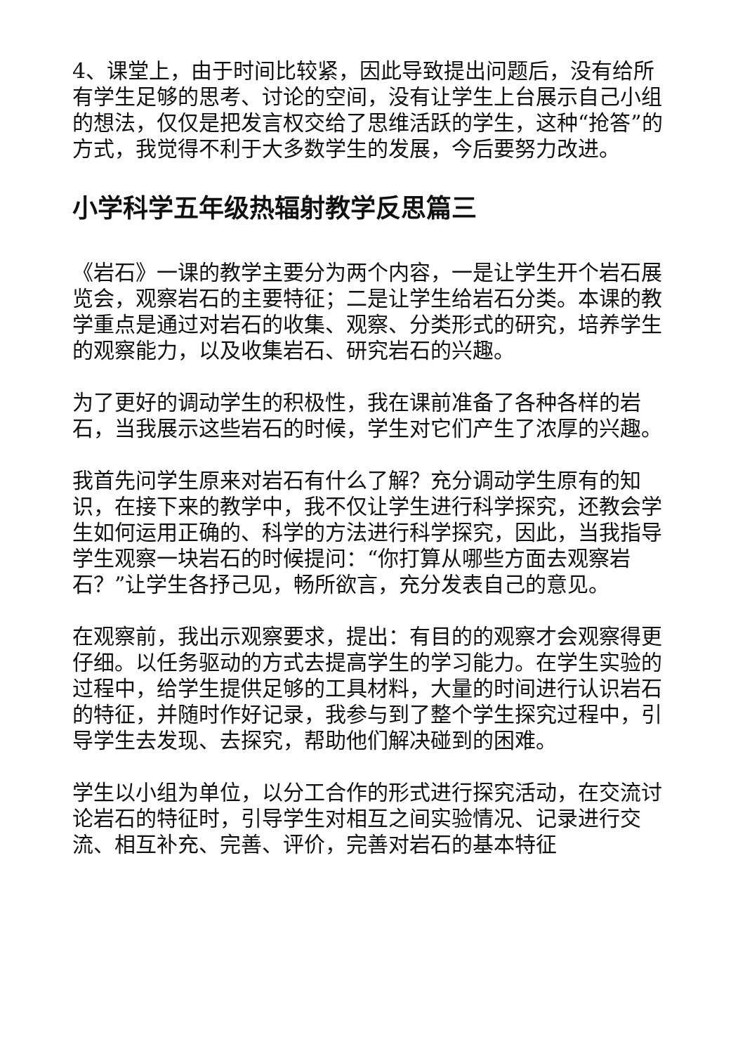4、课堂上，由于时间比较紧，因此导致提出问题后，没有给所有学生足够的思考、讨论的空间，没有让学生上台展示自己小组的想法，仅仅是把发言权交给了思维活跃的学生，这种“抢答”的方式，我觉得不利于大多数学生的发展，今后要努力改进。
小学科学五年级热辐射教学反思篇三
《岩石》一课的教学主要分为两个内容，一是让学生开个岩石展览会，观察岩石的主要特征；二是让学生给岩石分类。本课的教学重点是通过对岩石的收集、观察、分类形式的研究，培养学生的观察能力，以及收集岩石、研究岩石的兴趣。
为了更好的调动学生的积极性，我在课前准备了各种各样的岩石，当我展示这些岩石的时候，学生对它们产生了浓厚的兴趣。
我首先问学生原来对岩石有什么了解？充分调动学生原有的知识，在接下来的教学中，我不仅让学生进行科学探究，还教会学生如何运用正确的、科学的方法进行科学探究，因此，当我指导学生观察一块岩石的时候提问：“你打算从哪些方面去观察岩石？”让学生各抒己见，畅所欲言，充分发表自己的意见。
在观察前，我出示观察要求，提出：有目的的观察才会观察得更仔细。以任务驱动的方式去提高学生的学习能力。在学生实验的过程中，给学生提供足够的工具材料，大量的时间进行认识岩石的特征，并随时作好记录，我参与到了整个学生探究过程中，引导学生去发现、去探究，帮助他们解决碰到的困难。
学生以小组为单位，以分工合作的形式进行探究活动，在交流讨论岩石的特征时，引导学生对相互之间实验情况、记录进行交流、相互补充、完善、评价，完善对岩石的基本特征